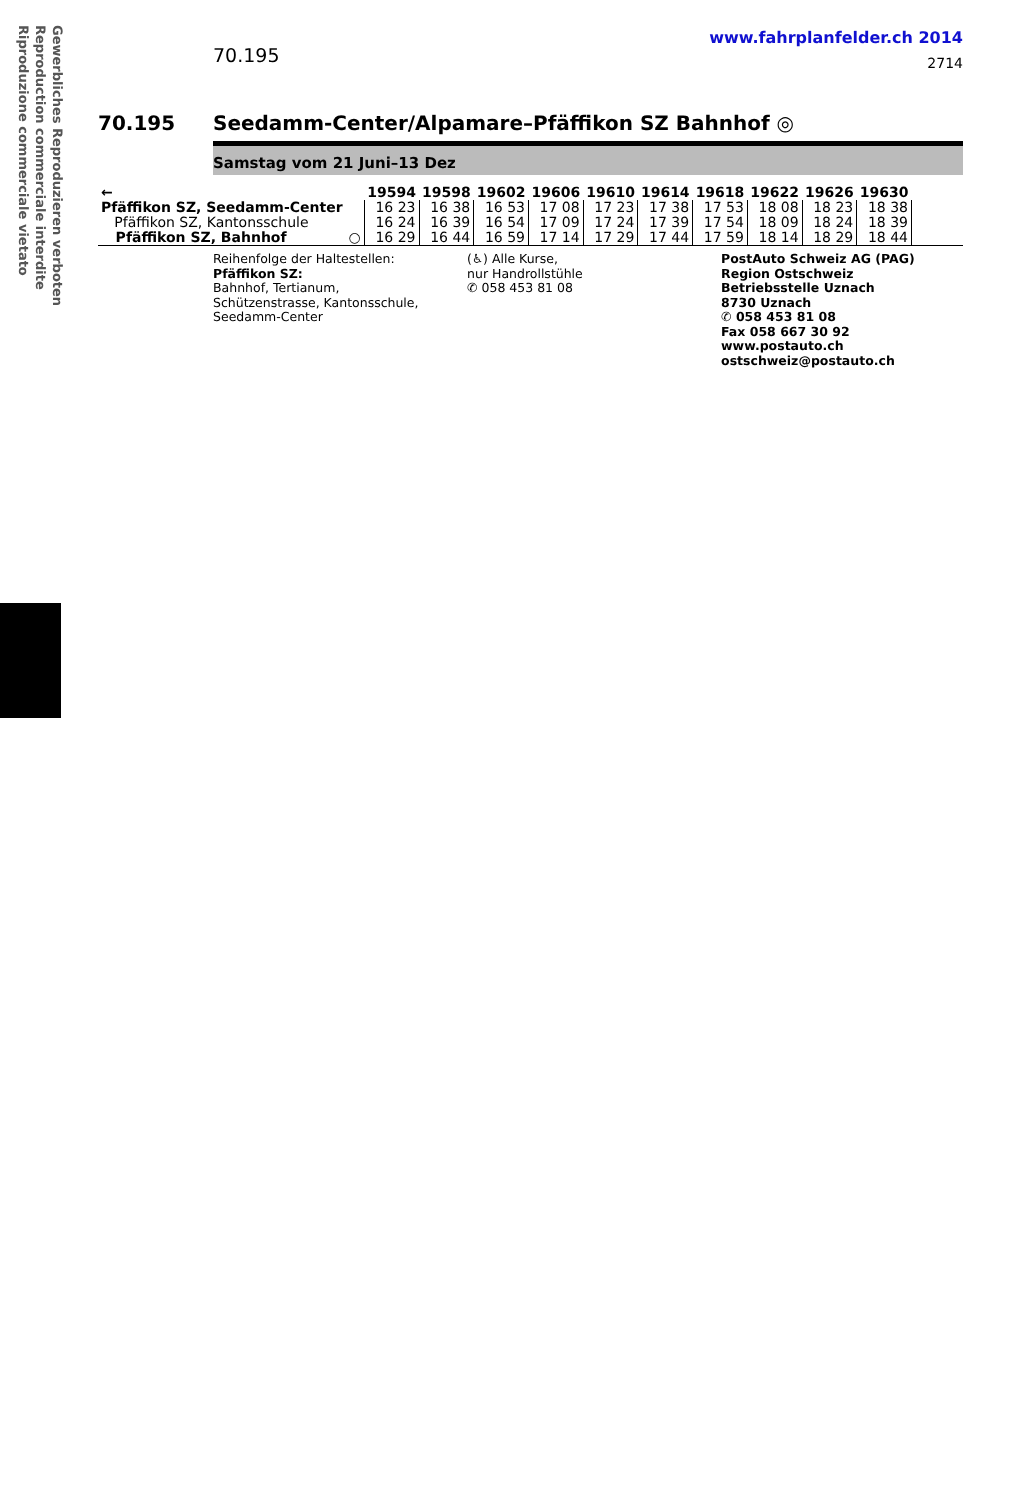Gewerbliches Reproduzieren verboten
Reproduction commerciale interdite
Riproduzione commerciale vietato
70.195
www.fahrplanfelder.ch 2014
2714
70.195 Seedamm-Center/Alpamare–Pfäffikon SZ Bahnhof ◎
Samstag vom 21 Juni–13 Dez
| ← | | 19594 | 19598 | 19602 | 19606 | 19610 | 19614 | 19618 | 19622 | 19626 | 19630 | |
| --- | --- | --- | --- | --- | --- | --- | --- | --- | --- | --- | --- | --- |
| Pfäffikon SZ, Seedamm-Center | | 16 23 | 16 38 | 16 53 | 17 08 | 17 23 | 17 38 | 17 53 | 18 08 | 18 23 | 18 38 | |
| Pfäffikon SZ, Kantonsschule | | 16 24 | 16 39 | 16 54 | 17 09 | 17 24 | 17 39 | 17 54 | 18 09 | 18 24 | 18 39 | |
| Pfäffikon SZ, Bahnhof | ○ | 16 29 | 16 44 | 16 59 | 17 14 | 17 29 | 17 44 | 17 59 | 18 14 | 18 29 | 18 44 | |
Reihenfolge der Haltestellen:
Pfäffikon SZ:
Bahnhof, Tertianum,
Schützenstrasse, Kantonsschule,
Seedamm-Center
(♿) Alle Kurse,
nur Handrollstühle
✆ 058 453 81 08
PostAuto Schweiz AG (PAG)
Region Ostschweiz
Betriebsstelle Uznach
8730 Uznach
✆ 058 453 81 08
Fax 058 667 30 92
www.postauto.ch
ostschweiz@postauto.ch